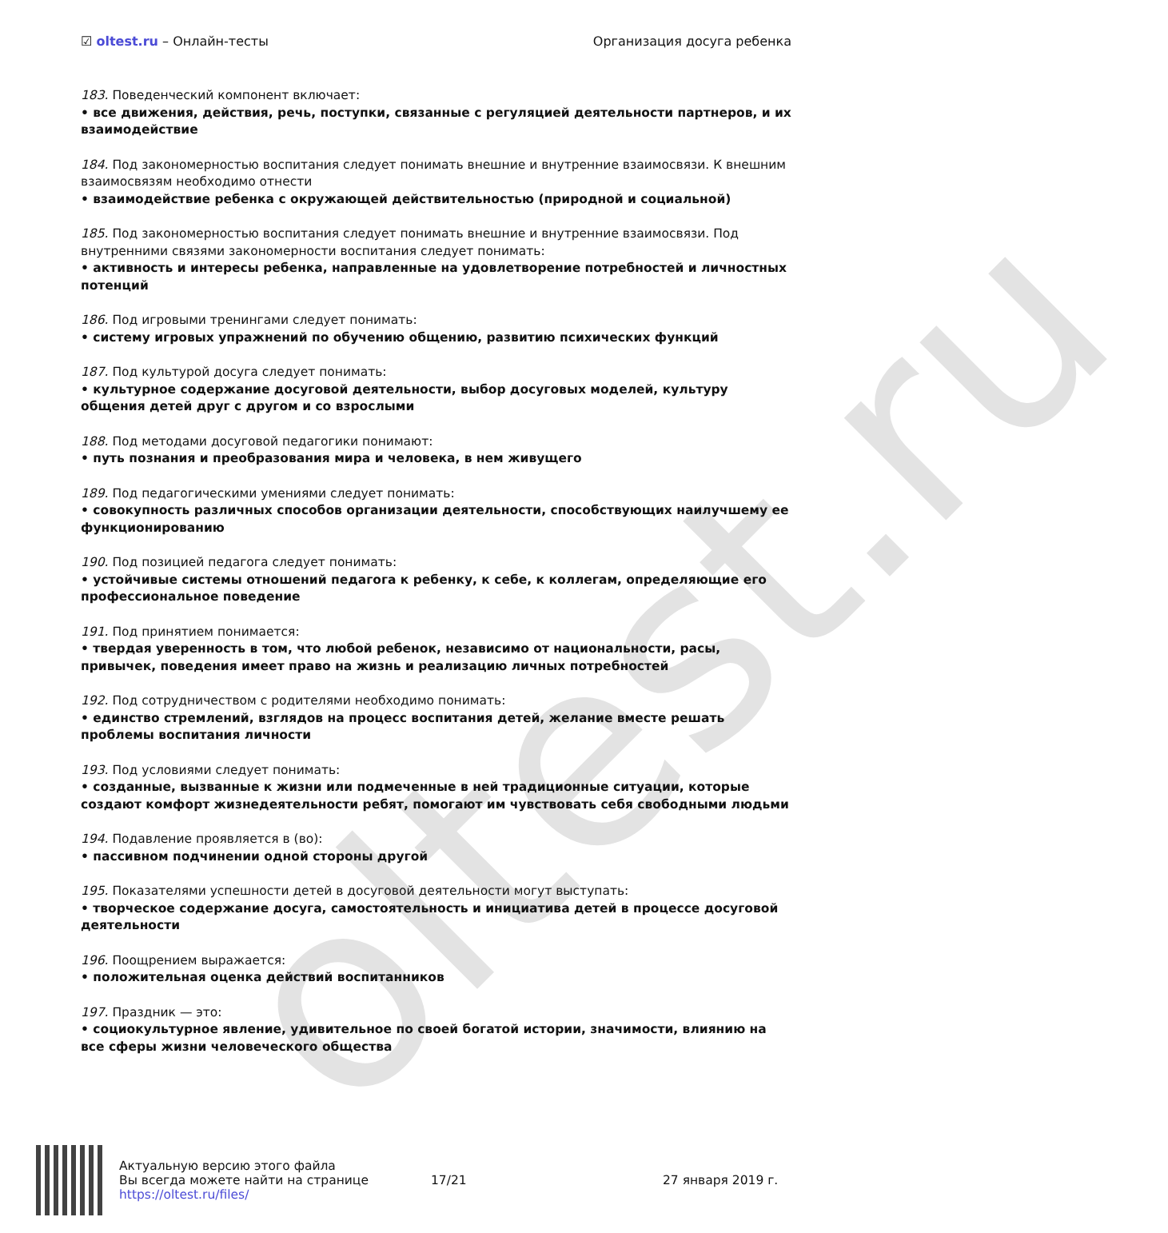oltest.ru
☑ oltest.ru – Онлайн-тесты Организация досуга ребенка
183. Поведенческий компонент включает:
• все движения, действия, речь, поступки, связанные с регуляцией деятельности партнеров, и их взаимодействие
184. Под закономерностью воспитания следует понимать внешние и внутренние взаимосвязи. К внешним взаимосвязям необходимо отнести
• взаимодействие ребенка с окружающей действительностью (природной и социальной)
185. Под закономерностью воспитания следует понимать внешние и внутренние взаимосвязи. Под внутренними связями закономерности воспитания следует понимать:
• активность и интересы ребенка, направленные на удовлетворение потребностей и личностных потенций
186. Под игровыми тренингами следует понимать:
• систему игровых упражнений по обучению общению, развитию психических функций
187. Под культурой досуга следует понимать:
• культурное содержание досуговой деятельности, выбор досуговых моделей, культуру общения детей друг с другом и со взрослыми
188. Под методами досуговой педагогики понимают:
• путь познания и преобразования мира и человека, в нем живущего
189. Под педагогическими умениями следует понимать:
• совокупность различных способов организации деятельности, способствующих наилучшему ее функционированию
190. Под позицией педагога следует понимать:
• устойчивые системы отношений педагога к ребенку, к себе, к коллегам, определяющие его профессиональное поведение
191. Под принятием понимается:
• твердая уверенность в том, что любой ребенок, независимо от национальности, расы, привычек, поведения имеет право на жизнь и реализацию личных потребностей
192. Под сотрудничеством с родителями необходимо понимать:
• единство стремлений, взглядов на процесс воспитания детей, желание вместе решать проблемы воспитания личности
193. Под условиями следует понимать:
• созданные, вызванные к жизни или подмеченные в ней традиционные ситуации, которые создают комфорт жизнедеятельности ребят, помогают им чувствовать себя свободными людьми
194. Подавление проявляется в (во):
• пассивном подчинении одной стороны другой
195. Показателями успешности детей в досуговой деятельности могут выступать:
• творческое содержание досуга, самостоятельность и инициатива детей в процессе досуговой деятельности
196. Поощрением выражается:
• положительная оценка действий воспитанников
197. Праздник — это:
• социокультурное явление, удивительное по своей богатой истории, значимости, влиянию на все сферы жизни человеческого общества
Актуальную версию этого файла
Вы всегда можете найти на странице
https://oltest.ru/files/
17/21 27 января 2019 г.